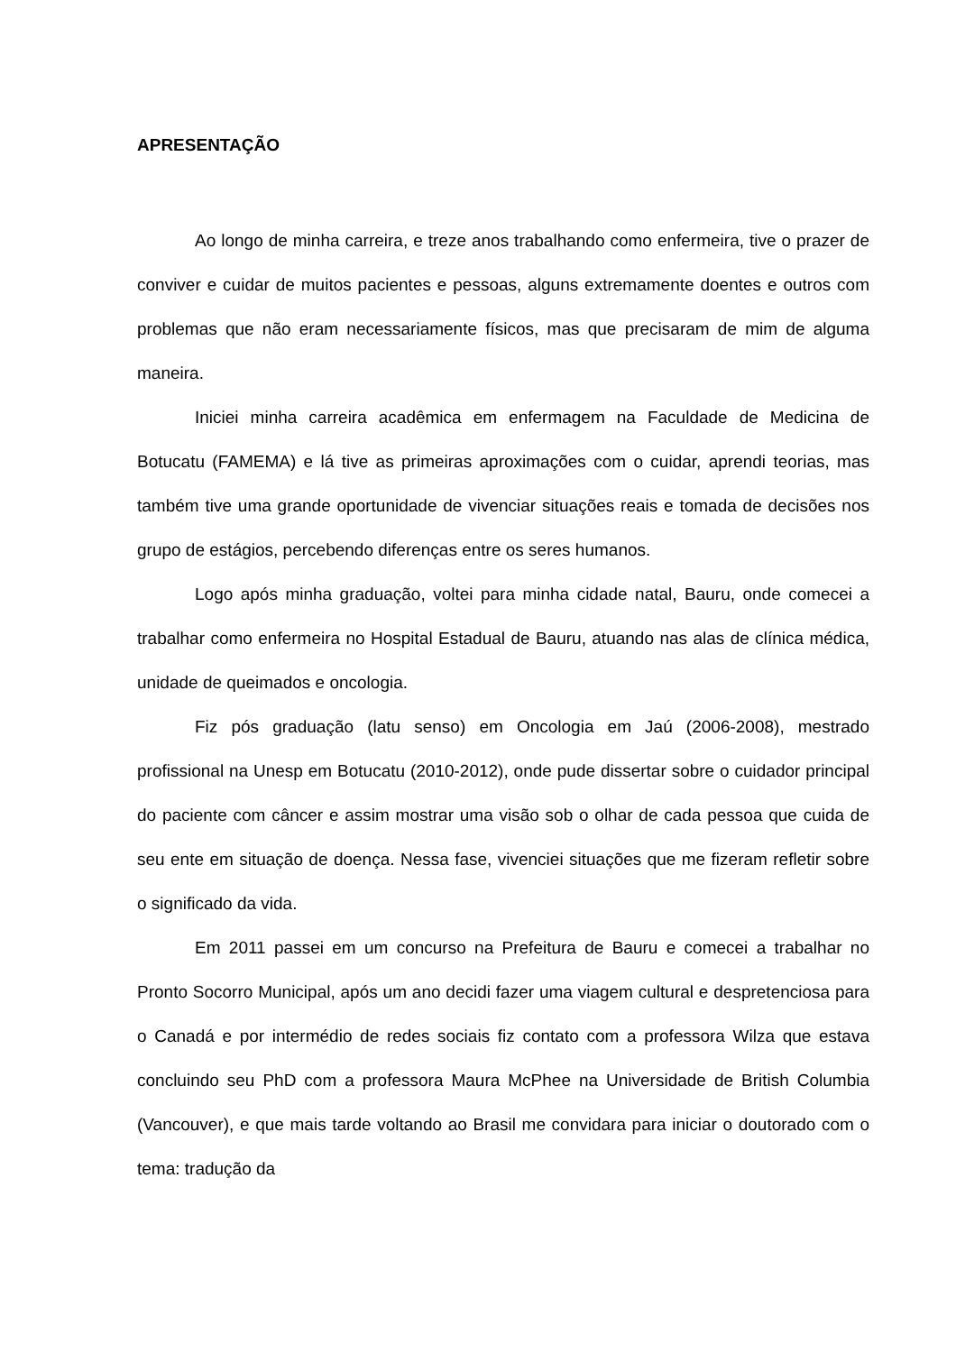APRESENTAÇÃO
Ao longo de minha carreira, e treze anos trabalhando como enfermeira, tive o prazer de conviver e cuidar de muitos pacientes e pessoas, alguns extremamente doentes e outros com problemas que não eram necessariamente físicos, mas que precisaram de mim de alguma maneira.
Iniciei minha carreira acadêmica em enfermagem na Faculdade de Medicina de Botucatu (FAMEMA) e lá tive as primeiras aproximações com o cuidar, aprendi teorias, mas também tive uma grande oportunidade de vivenciar situações reais e tomada de decisões nos grupo de estágios, percebendo diferenças entre os seres humanos.
Logo após minha graduação, voltei para minha cidade natal, Bauru, onde comecei a trabalhar como enfermeira no Hospital Estadual de Bauru, atuando nas alas de clínica médica, unidade de queimados e oncologia.
Fiz pós graduação (latu senso) em Oncologia em Jaú (2006-2008), mestrado profissional na Unesp em Botucatu (2010-2012), onde pude dissertar sobre o cuidador principal do paciente com câncer e assim mostrar uma visão sob o olhar de cada pessoa que cuida de seu ente em situação de doença. Nessa fase, vivenciei situações que me fizeram refletir sobre o significado da vida.
Em 2011 passei em um concurso na Prefeitura de Bauru e comecei a trabalhar no Pronto Socorro Municipal, após um ano decidi fazer uma viagem cultural e despretenciosa para o Canadá e por intermédio de redes sociais fiz contato com a professora Wilza que estava concluindo seu PhD com a professora Maura McPhee na Universidade de British Columbia (Vancouver), e que mais tarde voltando ao Brasil me convidara para iniciar o doutorado com o tema: tradução da